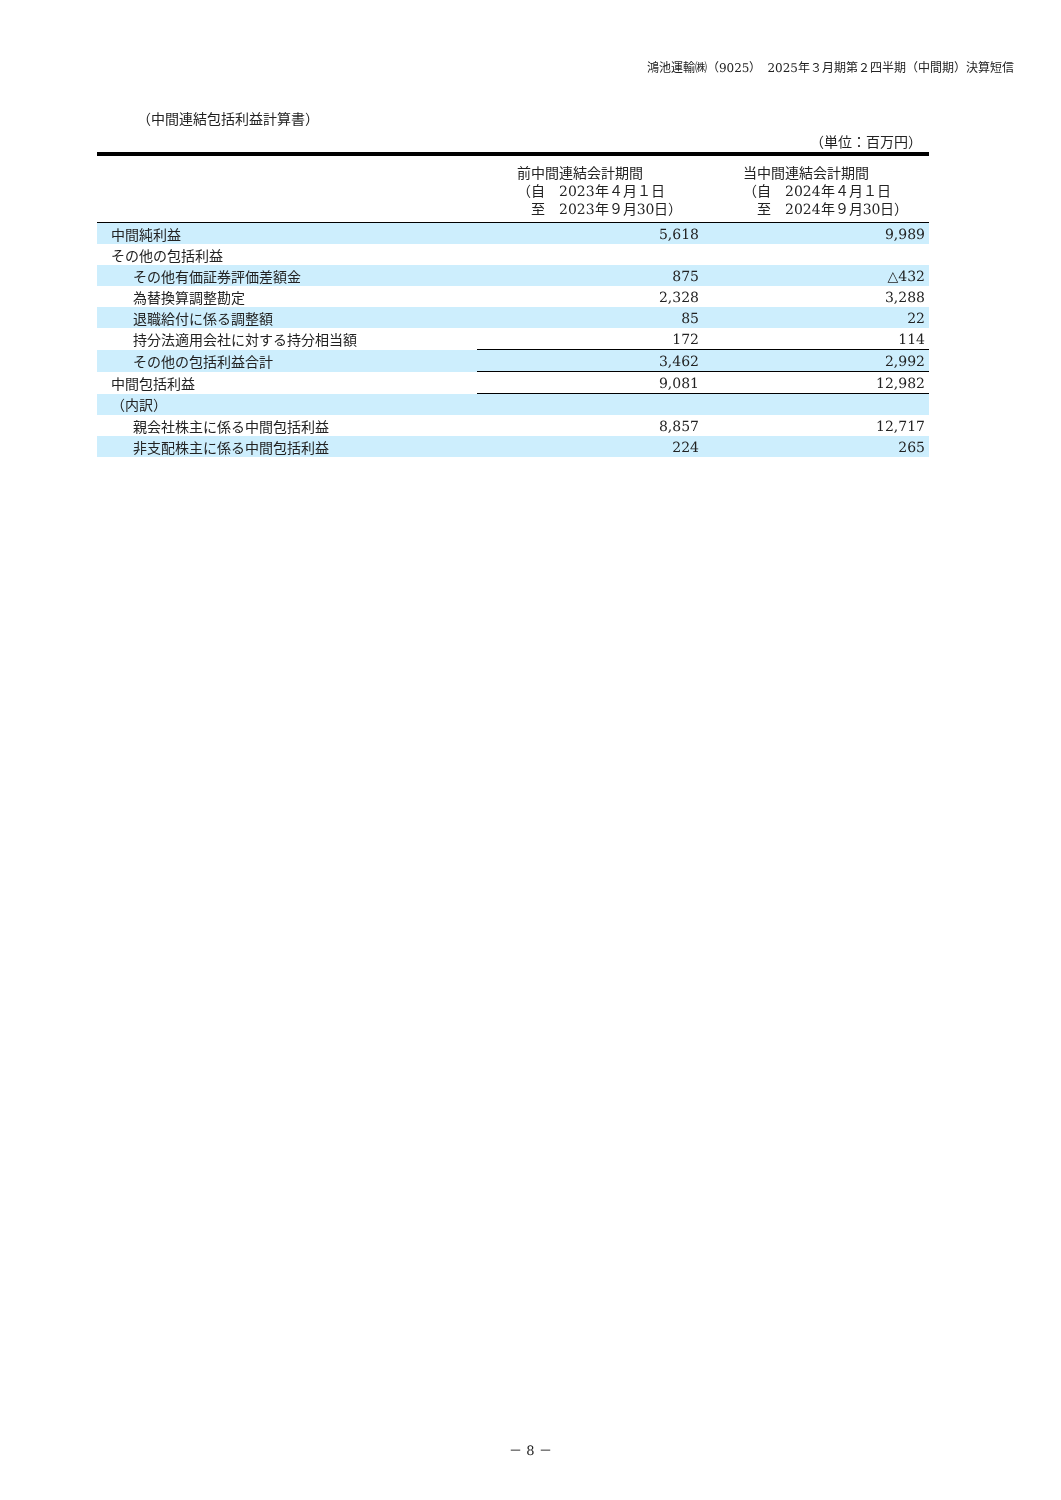鴻池運輸㈱（9025）　2025年３月期第２四半期（中間期）決算短信
（中間連結包括利益計算書）
（単位：百万円）
| | 前中間連結会計期間 （自 2023年４月１日 至 2023年９月30日） | 当中間連結会計期間 （自 2024年４月１日 至 2024年９月30日） |
| --- | --- | --- |
| 中間純利益 | 5,618 | 9,989 |
| その他の包括利益 | | |
| その他有価証券評価差額金 | 875 | △432 |
| 為替換算調整勘定 | 2,328 | 3,288 |
| 退職給付に係る調整額 | 85 | 22 |
| 持分法適用会社に対する持分相当額 | 172 | 114 |
| その他の包括利益合計 | 3,462 | 2,992 |
| 中間包括利益 | 9,081 | 12,982 |
| （内訳） | | |
| 親会社株主に係る中間包括利益 | 8,857 | 12,717 |
| 非支配株主に係る中間包括利益 | 224 | 265 |
－ 8 －